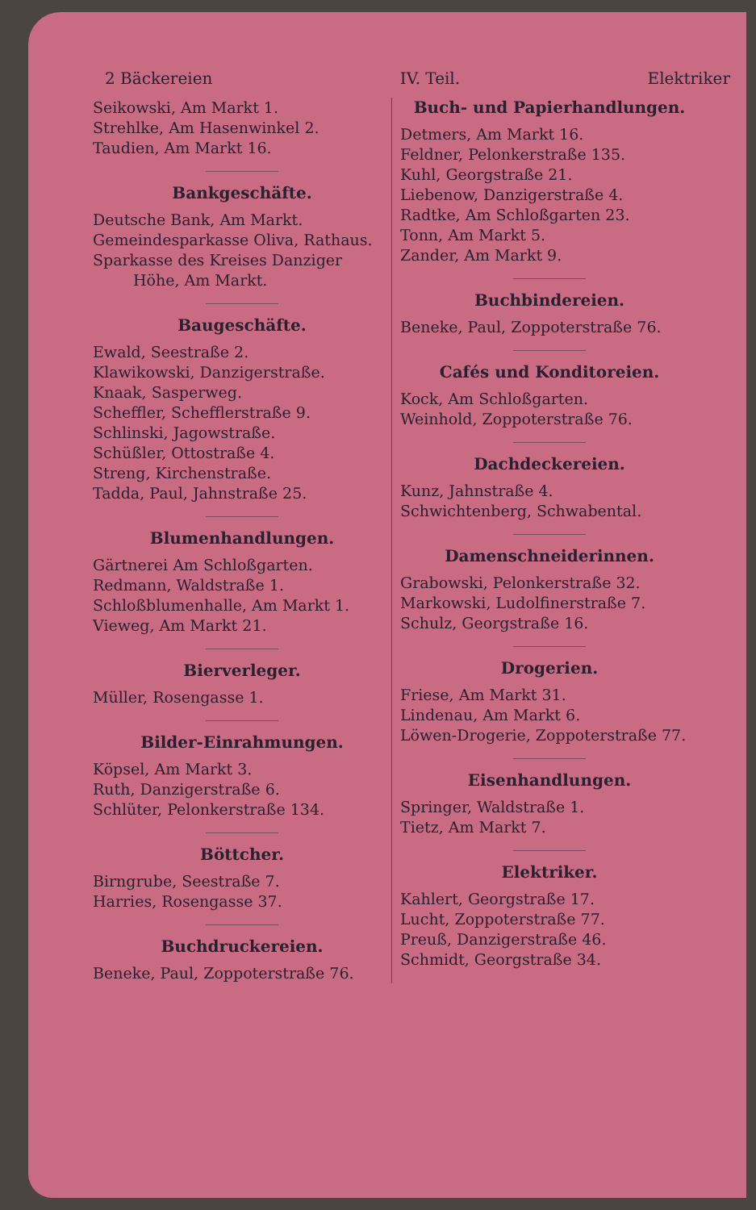2 Bäckereien IV. Teil. Elektriker
Seikowski, Am Markt 1.
Strehlke, Am Hasenwinkel 2.
Taudien, Am Markt 16.
Bankgeschäfte.
Deutsche Bank, Am Markt.
Gemeindesparkasse Oliva, Rathaus.
Sparkasse des Kreises Danziger
Höhe, Am Markt.
Baugeschäfte.
Ewald, Seestraße 2.
Klawikowski, Danzigerstraße.
Knaak, Sasperweg.
Scheffler, Schefflerstraße 9.
Schlinski, Jagowstraße.
Schüßler, Ottostraße 4.
Streng, Kirchenstraße.
Tadda, Paul, Jahnstraße 25.
Blumenhandlungen.
Gärtnerei Am Schloßgarten.
Redmann, Waldstraße 1.
Schloßblumenhalle, Am Markt 1.
Vieweg, Am Markt 21.
Bierverleger.
Müller, Rosengasse 1.
Bilder-Einrahmungen.
Köpsel, Am Markt 3.
Ruth, Danzigerstraße 6.
Schlüter, Pelonkerstraße 134.
Böttcher.
Birngrube, Seestraße 7.
Harries, Rosengasse 37.
Buchdruckereien.
Beneke, Paul, Zoppoterstraße 76.
Buch- und Papierhandlungen.
Detmers, Am Markt 16.
Feldner, Pelonkerstraße 135.
Kuhl, Georgstraße 21.
Liebenow, Danzigerstraße 4.
Radtke, Am Schloßgarten 23.
Tonn, Am Markt 5.
Zander, Am Markt 9.
Buchbindereien.
Beneke, Paul, Zoppoterstraße 76.
Cafés und Konditoreien.
Kock, Am Schloßgarten.
Weinhold, Zoppoterstraße 76.
Dachdeckereien.
Kunz, Jahnstraße 4.
Schwichtenberg, Schwabental.
Damenschneiderinnen.
Grabowski, Pelonkerstraße 32.
Markowski, Ludolfinerstraße 7.
Schulz, Georgstraße 16.
Drogerien.
Friese, Am Markt 31.
Lindenau, Am Markt 6.
Löwen-Drogerie, Zoppoterstraße 77.
Eisenhandlungen.
Springer, Waldstraße 1.
Tietz, Am Markt 7.
Elektriker.
Kahlert, Georgstraße 17.
Lucht, Zoppoterstraße 77.
Preuß, Danzigerstraße 46.
Schmidt, Georgstraße 34.